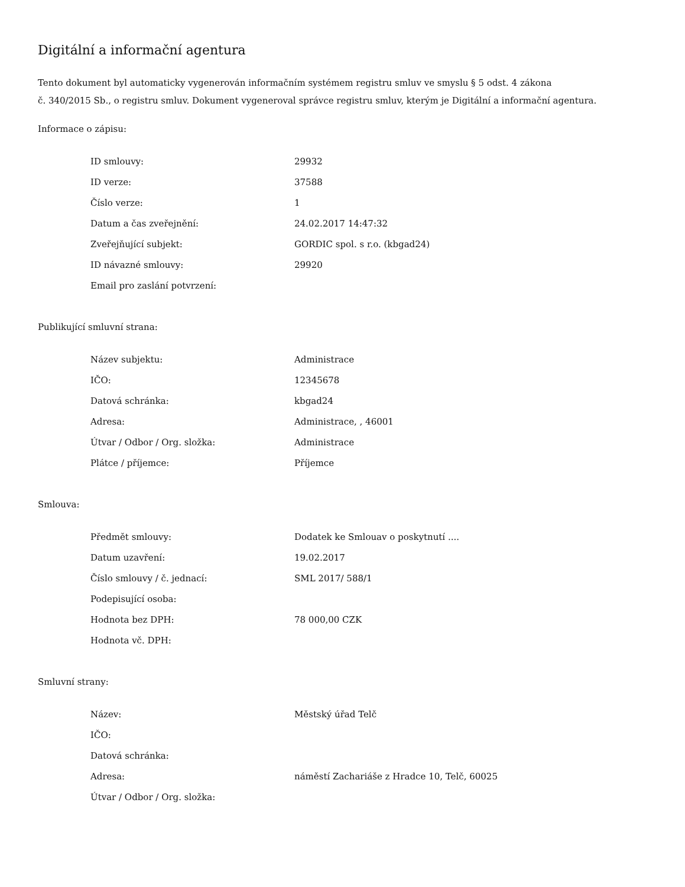Digitální a informační agentura
Tento dokument byl automaticky vygenerován informačním systémem registru smluv ve smyslu § 5 odst. 4 zákona
č. 340/2015 Sb., o registru smluv. Dokument vygeneroval správce registru smluv, kterým je Digitální a informační agentura.
Informace o zápisu:
| ID smlouvy: | 29932 |
| ID verze: | 37588 |
| Číslo verze: | 1 |
| Datum a čas zveřejnění: | 24.02.2017 14:47:32 |
| Zveřejňující subjekt: | GORDIC spol. s r.o. (kbgad24) |
| ID návazné smlouvy: | 29920 |
| Email pro zaslání potvrzení: | |
Publikující smluvní strana:
| Název subjektu: | Administrace |
| IČO: | 12345678 |
| Datová schránka: | kbgad24 |
| Adresa: | Administrace, , 46001 |
| Útvar / Odbor / Org. složka: | Administrace |
| Plátce / příjemce: | Příjemce |
Smlouva:
| Předmět smlouvy: | Dodatek ke Smlouav o poskytnutí .... |
| Datum uzavření: | 19.02.2017 |
| Číslo smlouvy / č. jednací: | SML 2017/ 588/1 |
| Podepisující osoba: | |
| Hodnota bez DPH: | 78 000,00 CZK |
| Hodnota vč. DPH: | |
Smluvní strany:
| Název: | Městský úřad Telč |
| IČO: | |
| Datová schránka: | |
| Adresa: | náměstí Zachariáše z Hradce 10, Telč, 60025 |
| Útvar / Odbor / Org. složka: | |